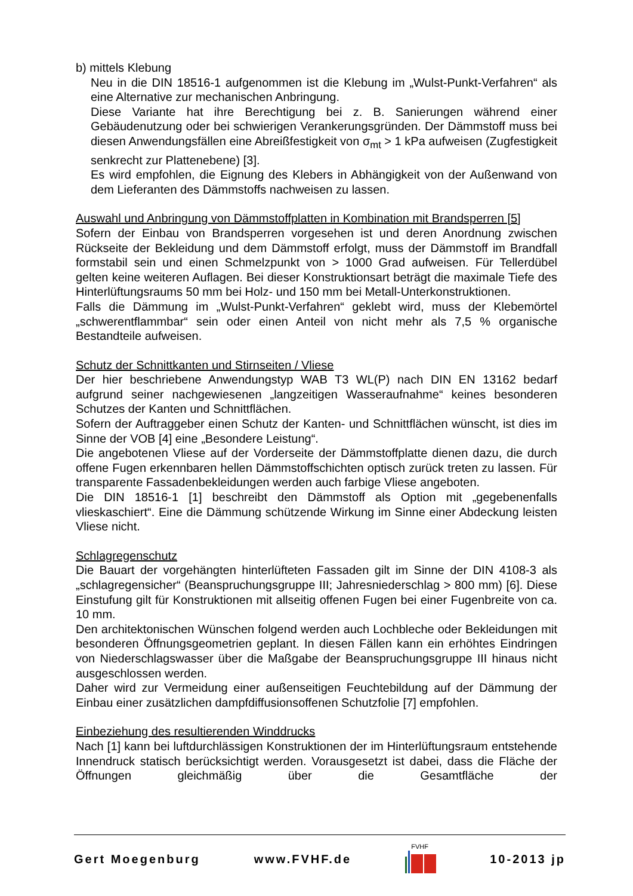b) mittels Klebung
Neu in die DIN 18516-1 aufgenommen ist die Klebung im „Wulst-Punkt-Verfahren“ als eine Alternative zur mechanischen Anbringung.
Diese Variante hat ihre Berechtigung bei z. B. Sanierungen während einer Gebäudenutzung oder bei schwierigen Verankerungsgründen. Der Dämmstoff muss bei diesen Anwendungsfällen eine Abreißfestigkeit von σ<sub>mt</sub> > 1 kPa aufweisen (Zugfestigkeit senkrecht zur Plattenebene) [3].
Es wird empfohlen, die Eignung des Klebers in Abhängigkeit von der Außenwand von dem Lieferanten des Dämmstoffs nachweisen zu lassen.
Auswahl und Anbringung von Dämmstoffplatten in Kombination mit Brandsperren [5]
Sofern der Einbau von Brandsperren vorgesehen ist und deren Anordnung zwischen Rückseite der Bekleidung und dem Dämmstoff erfolgt, muss der Dämmstoff im Brandfall formstabil sein und einen Schmelzpunkt von > 1000 Grad aufweisen. Für Tellerdübel gelten keine weiteren Auflagen. Bei dieser Konstruktionsart beträgt die maximale Tiefe des Hinterlüftungsraums 50 mm bei Holz- und 150 mm bei Metall-Unterkonstruktionen.
Falls die Dämmung im „Wulst-Punkt-Verfahren“ geklebt wird, muss der Klebemörtel „schwerentflammbar“ sein oder einen Anteil von nicht mehr als 7,5 % organische Bestandteile aufweisen.
Schutz der Schnittkanten und Stirnseiten / Vliese
Der hier beschriebene Anwendungstyp WAB T3 WL(P) nach DIN EN 13162 bedarf aufgrund seiner nachgewiesenen „langzeitigen Wasseraufnahme“ keines besonderen Schutzes der Kanten und Schnittflächen.
Sofern der Auftraggeber einen Schutz der Kanten- und Schnittflächen wünscht, ist dies im Sinne der VOB [4] eine „Besondere Leistung“.
Die angebotenen Vliese auf der Vorderseite der Dämmstoffplatte dienen dazu, die durch offene Fugen erkennbaren hellen Dämmstoffschichten optisch zurück treten zu lassen. Für transparente Fassadenbekleidungen werden auch farbige Vliese angeboten.
Die DIN 18516-1 [1] beschreibt den Dämmstoff als Option mit „gegebenenfalls vlieskaschiert“. Eine die Dämmung schützende Wirkung im Sinne einer Abdeckung leisten Vliese nicht.
Schlagregenschutz
Die Bauart der vorgehängten hinterlüfteten Fassaden gilt im Sinne der DIN 4108-3 als „schlagregensicher“ (Beanspruchungsgruppe III; Jahresniederschlag > 800 mm) [6]. Diese Einstufung gilt für Konstruktionen mit allseitig offenen Fugen bei einer Fugenbreite von ca. 10 mm.
Den architektonischen Wünschen folgend werden auch Lochbleche oder Bekleidungen mit besonderen Öffnungsgeometrien geplant. In diesen Fällen kann ein erhöhtes Eindringen von Niederschlagswasser über die Maßgabe der Beanspruchungsgruppe III hinaus nicht ausgeschlossen werden.
Daher wird zur Vermeidung einer außenseitigen Feuchtebildung auf der Dämmung der Einbau einer zusätzlichen dampfdiffusionsoffenen Schutzfolie [7] empfohlen.
Einbeziehung des resultierenden Winddrucks
Nach [1] kann bei luftdurchlässigen Konstruktionen der im Hinterlüftungsraum entstehende Innendruck statisch berücksichtigt werden. Vorausgesetzt ist dabei, dass die Fläche der Öffnungen gleichmäßig über die Gesamtfläche der
Gert Moegenburg www.FVHF.de FVHF 10-2013 jp